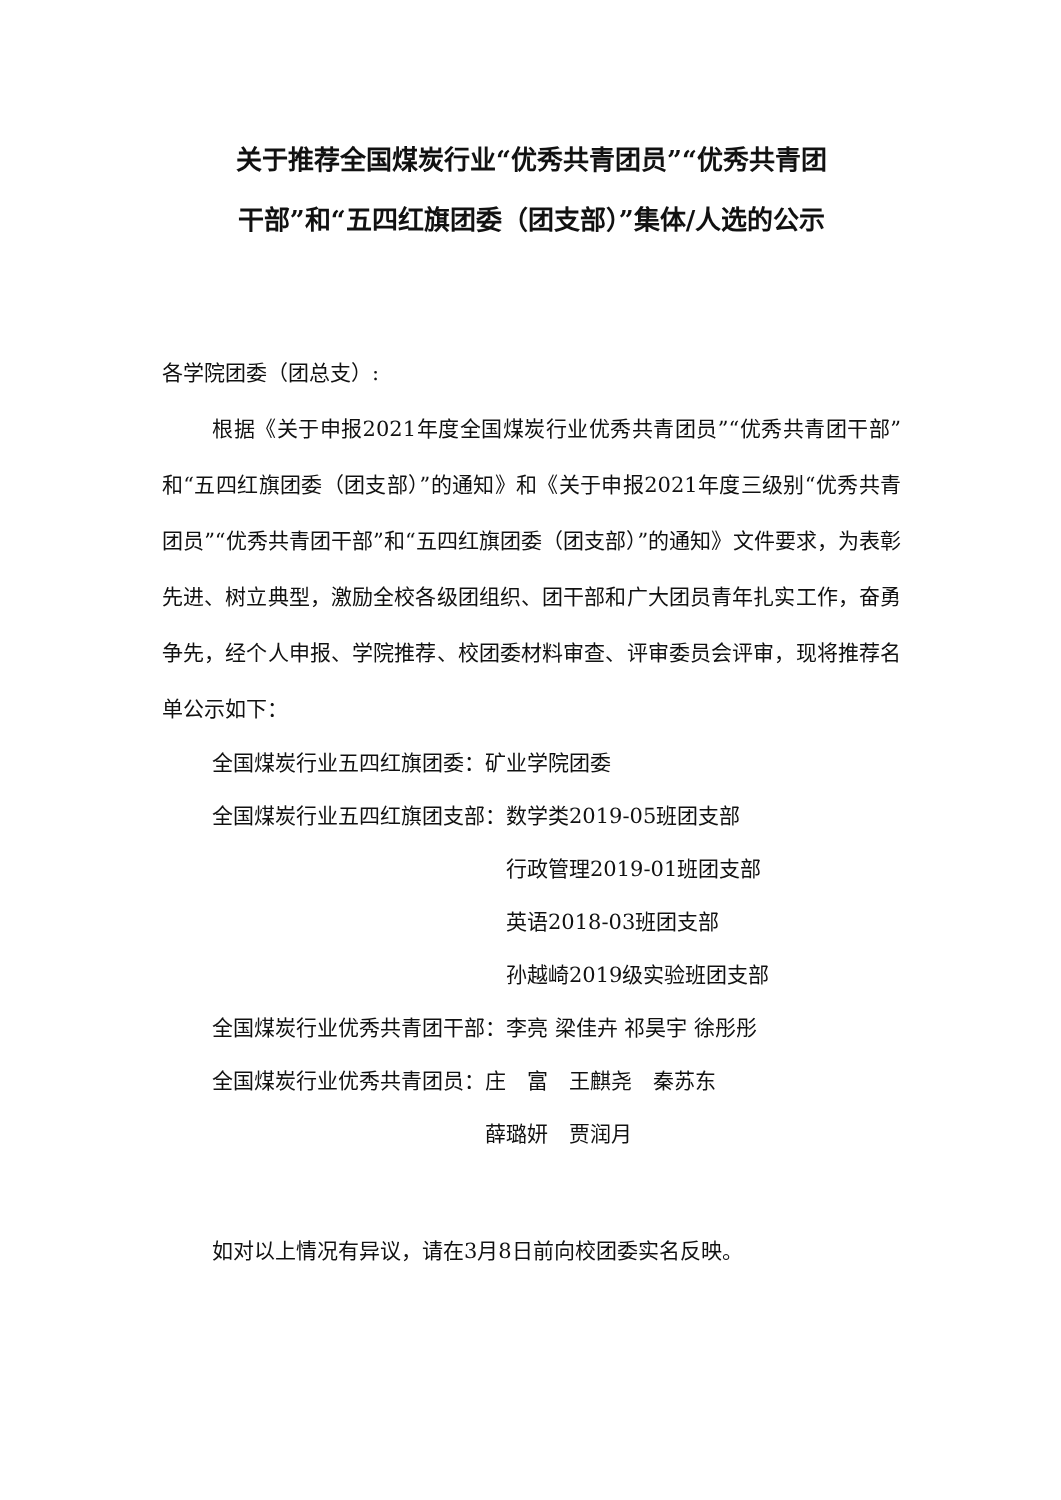关于推荐全国煤炭行业“优秀共青团员”“优秀共青团
干部”和“五四红旗团委（团支部）”集体/人选的公示
各学院团委（团总支）:
根据《关于申报2021年度全国煤炭行业优秀共青团员”“优秀共青团干部”和“五四红旗团委（团支部）”的通知》和《关于申报2021年度三级别“优秀共青团员”“优秀共青团干部”和“五四红旗团委（团支部）”的通知》文件要求，为表彰先进、树立典型，激励全校各级团组织、团干部和广大团员青年扎实工作，奋勇争先，经个人申报、学院推荐、校团委材料审查、评审委员会评审，现将推荐名单公示如下：
全国煤炭行业五四红旗团委： 矿业学院团委
全国煤炭行业五四红旗团支部： 数学类2019-05班团支部
行政管理2019-01班团支部
英语2018-03班团支部
孙越崎2019级实验班团支部
全国煤炭行业优秀共青团干部： 李亮 梁佳卉 祁昊宇 徐彤彤
全国煤炭行业优秀共青团员： 庄　富　王麒尧　秦苏东
薛璐妍　贾润月
如对以上情况有异议，请在3月8日前向校团委实名反映。